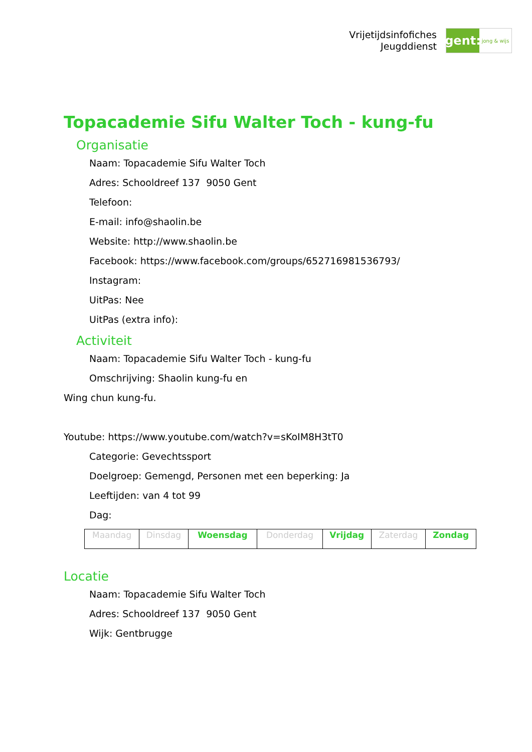Vrijetijdsinfofiches
Jeugddienst
gent:
jong & wijs
Topacademie Sifu Walter Toch - kung-fu
Organisatie
Naam: Topacademie Sifu Walter Toch
Adres: Schooldreef 137 9050 Gent
Telefoon:
E-mail: info@shaolin.be
Website: http://www.shaolin.be
Facebook: https://www.facebook.com/groups/652716981536793/
Instagram:
UitPas: Nee
UitPas (extra info):
Activiteit
Naam: Topacademie Sifu Walter Toch - kung-fu
Omschrijving: Shaolin kung-fu en
Wing chun kung-fu.
Youtube: https://www.youtube.com/watch?v=sKoIM8H3tT0
Categorie: Gevechtssport
Doelgroep: Gemengd, Personen met een beperking: Ja
Leeftijden: van 4 tot 99
Dag:
| Maandag | Dinsdag | Woensdag | Donderdag | Vrijdag | Zaterdag | Zondag |
Locatie
Naam: Topacademie Sifu Walter Toch
Adres: Schooldreef 137 9050 Gent
Wijk: Gentbrugge